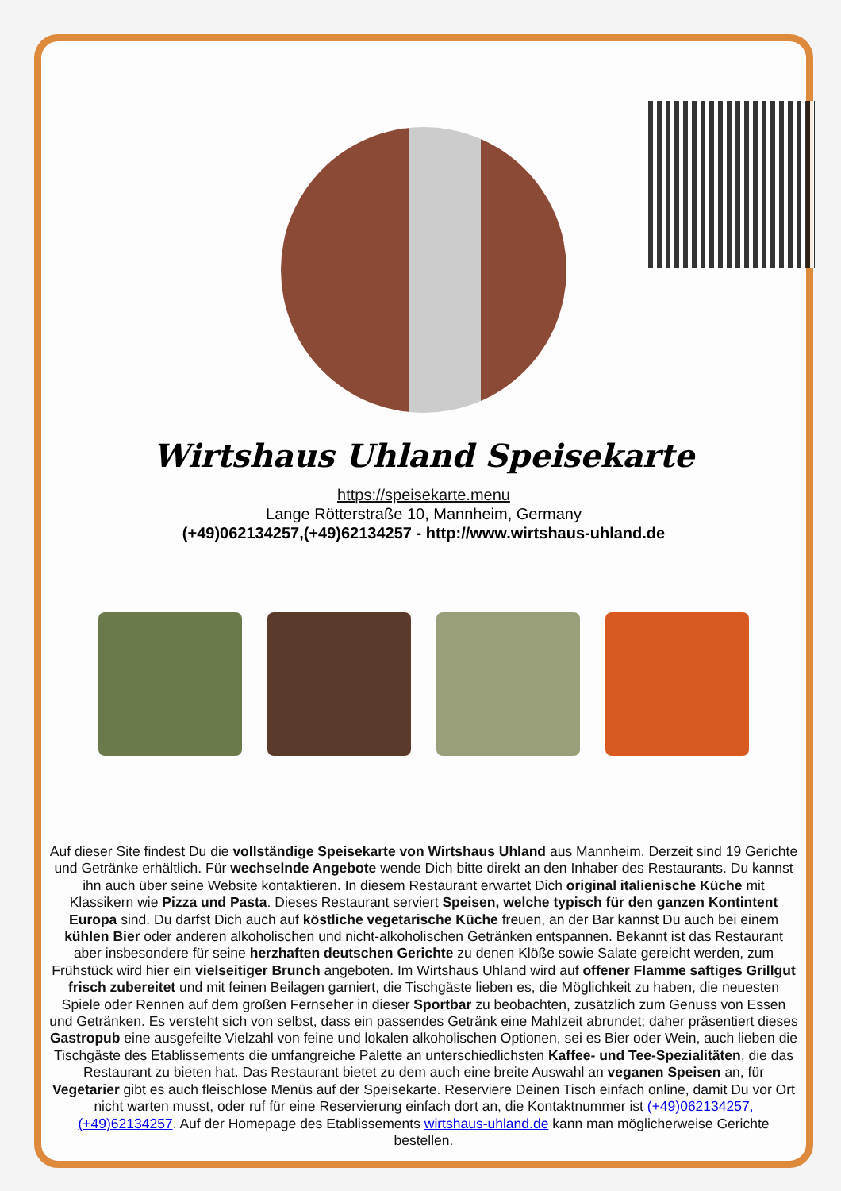Wirtshaus Uhland Speisekarte
https://speisekarte.menu
Lange Rötterstraße 10, Mannheim, Germany
(+49)062134257,(+49)62134257 - http://www.wirtshaus-uhland.de
Auf dieser Site findest Du die vollständige Speisekarte von Wirtshaus Uhland aus Mannheim. Derzeit sind 19 Gerichte und Getränke erhältlich. Für wechselnde Angebote wende Dich bitte direkt an den Inhaber des Restaurants. Du kannst ihn auch über seine Website kontaktieren. In diesem Restaurant erwartet Dich original italienische Küche mit Klassikern wie Pizza und Pasta. Dieses Restaurant serviert Speisen, welche typisch für den ganzen Kontintent Europa sind. Du darfst Dich auch auf köstliche vegetarische Küche freuen, an der Bar kannst Du auch bei einem kühlen Bier oder anderen alkoholischen und nicht-alkoholischen Getränken entspannen. Bekannt ist das Restaurant aber insbesondere für seine herzhaften deutschen Gerichte zu denen Klöße sowie Salate gereicht werden, zum Frühstück wird hier ein vielseitiger Brunch angeboten. Im Wirtshaus Uhland wird auf offener Flamme saftiges Grillgut frisch zubereitet und mit feinen Beilagen garniert, die Tischgäste lieben es, die Möglichkeit zu haben, die neuesten Spiele oder Rennen auf dem großen Fernseher in dieser Sportbar zu beobachten, zusätzlich zum Genuss von Essen und Getränken. Es versteht sich von selbst, dass ein passendes Getränk eine Mahlzeit abrundet; daher präsentiert dieses Gastropub eine ausgefeilte Vielzahl von feine und lokalen alkoholischen Optionen, sei es Bier oder Wein, auch lieben die Tischgäste des Etablissements die umfangreiche Palette an unterschiedlichsten Kaffee- und Tee-Spezialitäten, die das Restaurant zu bieten hat. Das Restaurant bietet zu dem auch eine breite Auswahl an veganen Speisen an, für Vegetarier gibt es auch fleischlose Menüs auf der Speisekarte. Reserviere Deinen Tisch einfach online, damit Du vor Ort nicht warten musst, oder ruf für eine Reservierung einfach dort an, die Kontaktnummer ist (+49)062134257,(+49)62134257. Auf der Homepage des Etablissements wirtshaus-uhland.de kann man möglicherweise Gerichte bestellen.